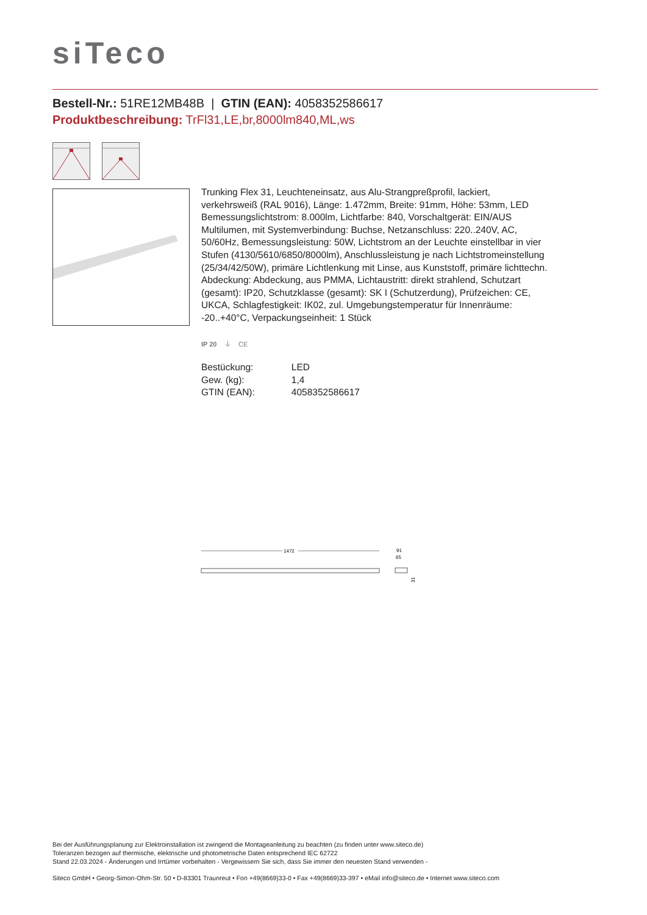siTeco
Bestell-Nr.: 51RE12MB48B | GTIN (EAN): 4058352586617
Produktbeschreibung: TrFl31,LE,br,8000lm840,ML,ws
Trunking Flex 31, Leuchteneinsatz, aus Alu-Strangpreßprofil, lackiert, verkehrsweiß (RAL 9016), Länge: 1.472mm, Breite: 91mm, Höhe: 53mm, LED Bemessungslichtstrom: 8.000lm, Lichtfarbe: 840, Vorschaltgerät: EIN/AUS Multilumen, mit Systemverbindung: Buchse, Netzanschluss: 220..240V, AC, 50/60Hz, Bemessungsleistung: 50W, Lichtstrom an der Leuchte einstellbar in vier Stufen (4130/5610/6850/8000lm), Anschlussleistung je nach Lichtstromeinstellung (25/34/42/50W), primäre Lichtlenkung mit Linse, aus Kunststoff, primäre lichttechn. Abdeckung: Abdeckung, aus PMMA, Lichtaustritt: direkt strahlend, Schutzart (gesamt): IP20, Schutzklasse (gesamt): SK I (Schutzerdung), Prüfzeichen: CE, UKCA, Schlagfestigkeit: IK02, zul. Umgebungstemperatur für Innenräume: -20..+40°C, Verpackungseinheit: 1 Stück
IP 20 ⏚ CE
| Bestückung: | LED |
| Gew. (kg): | 1,4 |
| GTIN (EAN): | 4058352586617 |
1472
91
65
31
Bei der Ausführungsplanung zur Elektroinstallation ist zwingend die Montageanleitung zu beachten (zu finden unter www.siteco.de)
Toleranzen bezogen auf thermische, elektrische und photometrische Daten entsprechend IEC 62722
Stand 22.03.2024 - Änderungen und Irrtümer vorbehalten - Vergewissern Sie sich, dass Sie immer den neuesten Stand verwenden -
Siteco GmbH • Georg-Simon-Ohm-Str. 50 • D-83301 Traunreut • Fon +49(8669)33-0 • Fax +49(8669)33-397 • eMail info@siteco.de • Internet www.siteco.com